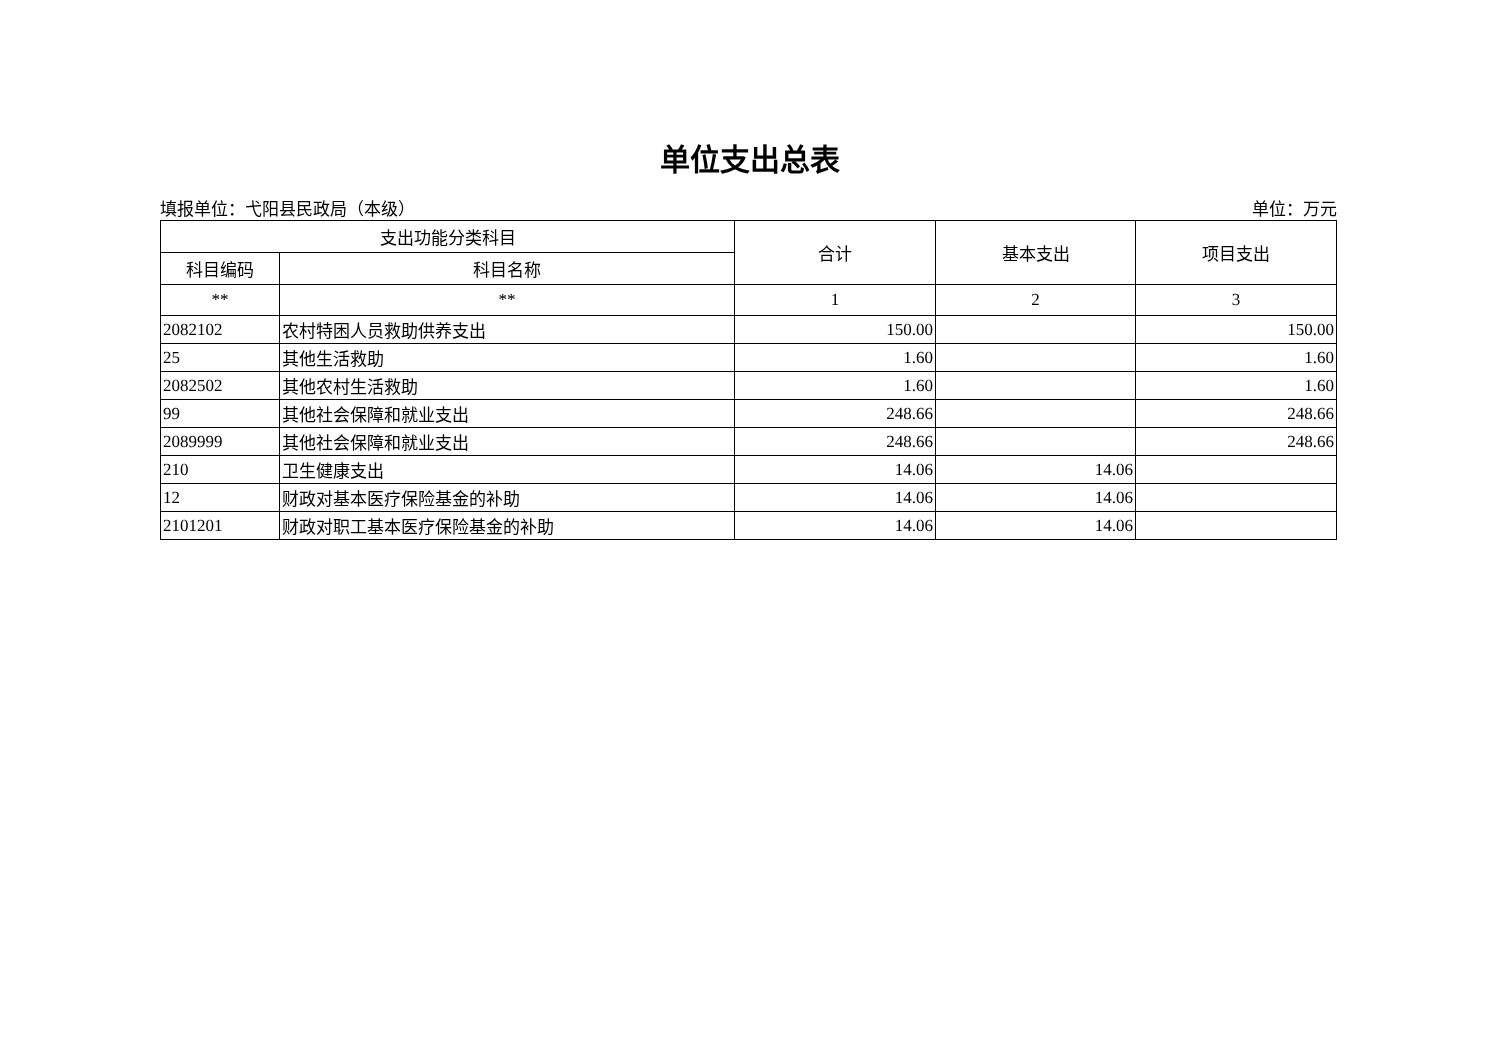单位支出总表
填报单位：弋阳县民政局（本级） 单位：万元
| 支出功能分类科目 | | 合计 | 基本支出 | 项目支出 |
| --- | --- | --- | --- | --- |
| 科目编码 | 科目名称 | | | |
| ** | ** | 1 | 2 | 3 |
| 2082102 | 农村特困人员救助供养支出 | 150.00 | | 150.00 |
| 25 | 其他生活救助 | 1.60 | | 1.60 |
| 2082502 | 其他农村生活救助 | 1.60 | | 1.60 |
| 99 | 其他社会保障和就业支出 | 248.66 | | 248.66 |
| 2089999 | 其他社会保障和就业支出 | 248.66 | | 248.66 |
| 210 | 卫生健康支出 | 14.06 | 14.06 | |
| 12 | 财政对基本医疗保险基金的补助 | 14.06 | 14.06 | |
| 2101201 | 财政对职工基本医疗保险基金的补助 | 14.06 | 14.06 | |